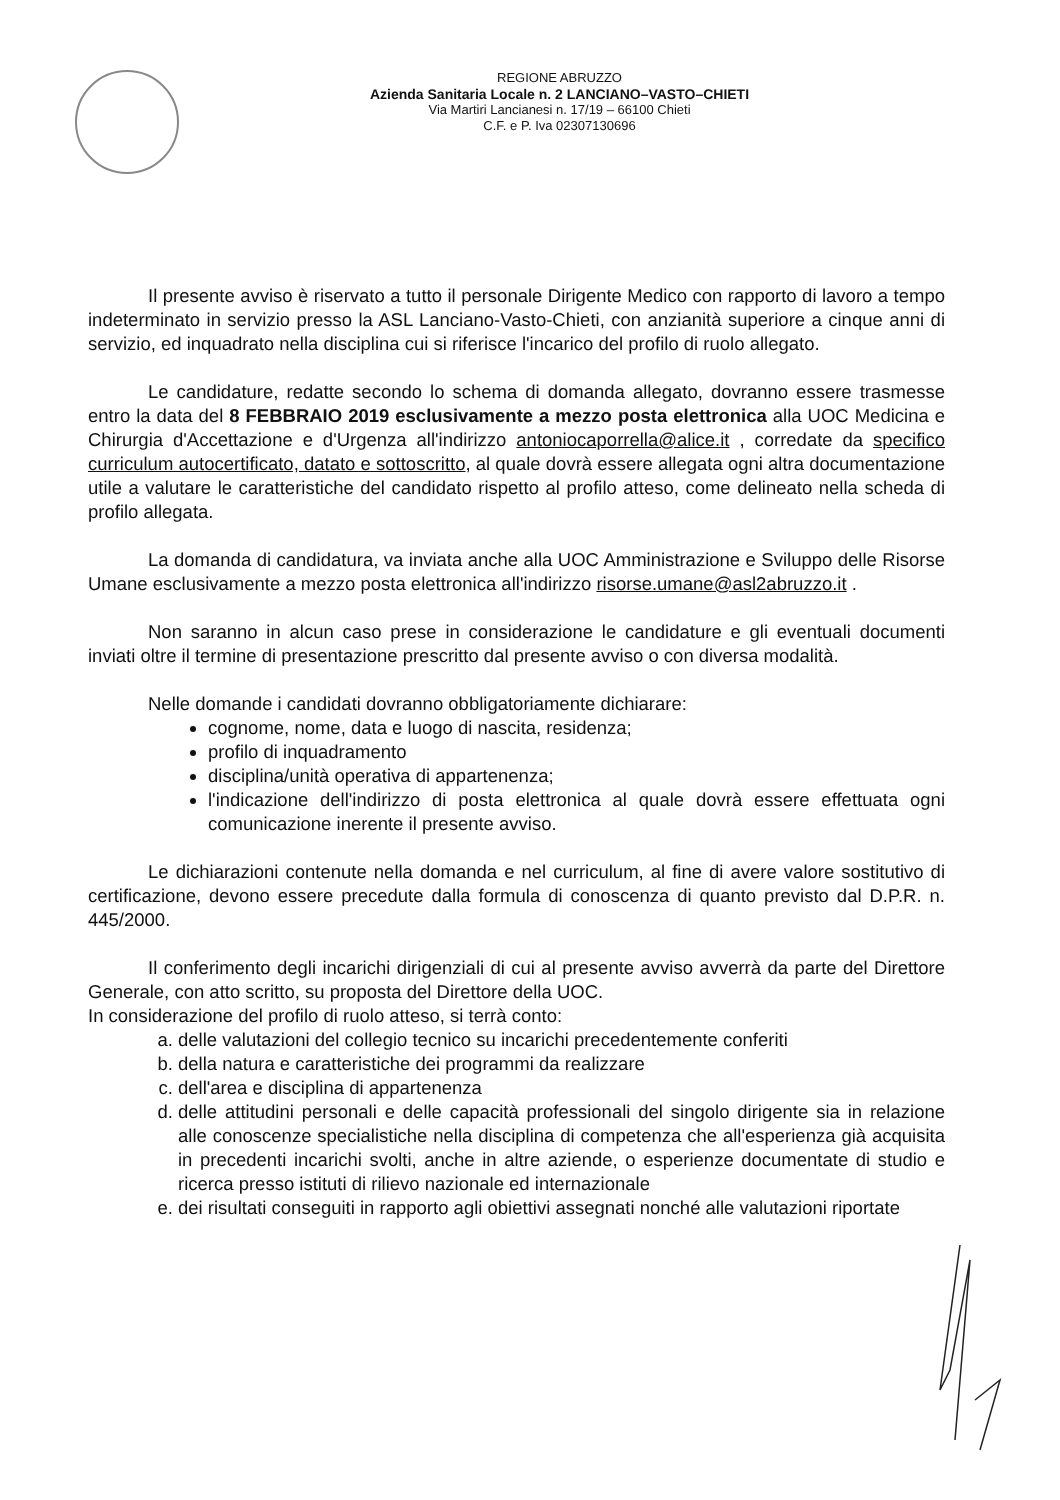REGIONE ABRUZZO
Azienda Sanitaria Locale n. 2 LANCIANO–VASTO–CHIETI
Via Martiri Lancianesi n. 17/19 – 66100 Chieti
C.F. e P. Iva 02307130696
Il presente avviso è riservato a tutto il personale Dirigente Medico con rapporto di lavoro a tempo indeterminato in servizio presso la ASL Lanciano-Vasto-Chieti, con anzianità superiore a cinque anni di servizio, ed inquadrato nella disciplina cui si riferisce l'incarico del profilo di ruolo allegato.
Le candidature, redatte secondo lo schema di domanda allegato, dovranno essere trasmesse entro la data del 8 FEBBRAIO 2019 esclusivamente a mezzo posta elettronica alla UOC Medicina e Chirurgia d'Accettazione e d'Urgenza all'indirizzo antoniocaporrella@alice.it , corredate da specifico curriculum autocertificato, datato e sottoscritto, al quale dovrà essere allegata ogni altra documentazione utile a valutare le caratteristiche del candidato rispetto al profilo atteso, come delineato nella scheda di profilo allegata.
La domanda di candidatura, va inviata anche alla UOC Amministrazione e Sviluppo delle Risorse Umane esclusivamente a mezzo posta elettronica all'indirizzo risorse.umane@asl2abruzzo.it .
Non saranno in alcun caso prese in considerazione le candidature e gli eventuali documenti inviati oltre il termine di presentazione prescritto dal presente avviso o con diversa modalità.
Nelle domande i candidati dovranno obbligatoriamente dichiarare:
cognome, nome, data e luogo di nascita, residenza;
profilo di inquadramento
disciplina/unità operativa di appartenenza;
l'indicazione dell'indirizzo di posta elettronica al quale dovrà essere effettuata ogni comunicazione inerente il presente avviso.
Le dichiarazioni contenute nella domanda e nel curriculum, al fine di avere valore sostitutivo di certificazione, devono essere precedute dalla formula di conoscenza di quanto previsto dal D.P.R. n. 445/2000.
Il conferimento degli incarichi dirigenziali di cui al presente avviso avverrà da parte del Direttore Generale, con atto scritto, su proposta del Direttore della UOC.
In considerazione del profilo di ruolo atteso, si terrà conto:
a. delle valutazioni del collegio tecnico su incarichi precedentemente conferiti
b. della natura e caratteristiche dei programmi da realizzare
c. dell'area e disciplina di appartenenza
d. delle attitudini personali e delle capacità professionali del singolo dirigente sia in relazione alle conoscenze specialistiche nella disciplina di competenza che all'esperienza già acquisita in precedenti incarichi svolti, anche in altre aziende, o esperienze documentate di studio e ricerca presso istituti di rilievo nazionale ed internazionale
e. dei risultati conseguiti in rapporto agli obiettivi assegnati nonché alle valutazioni riportate